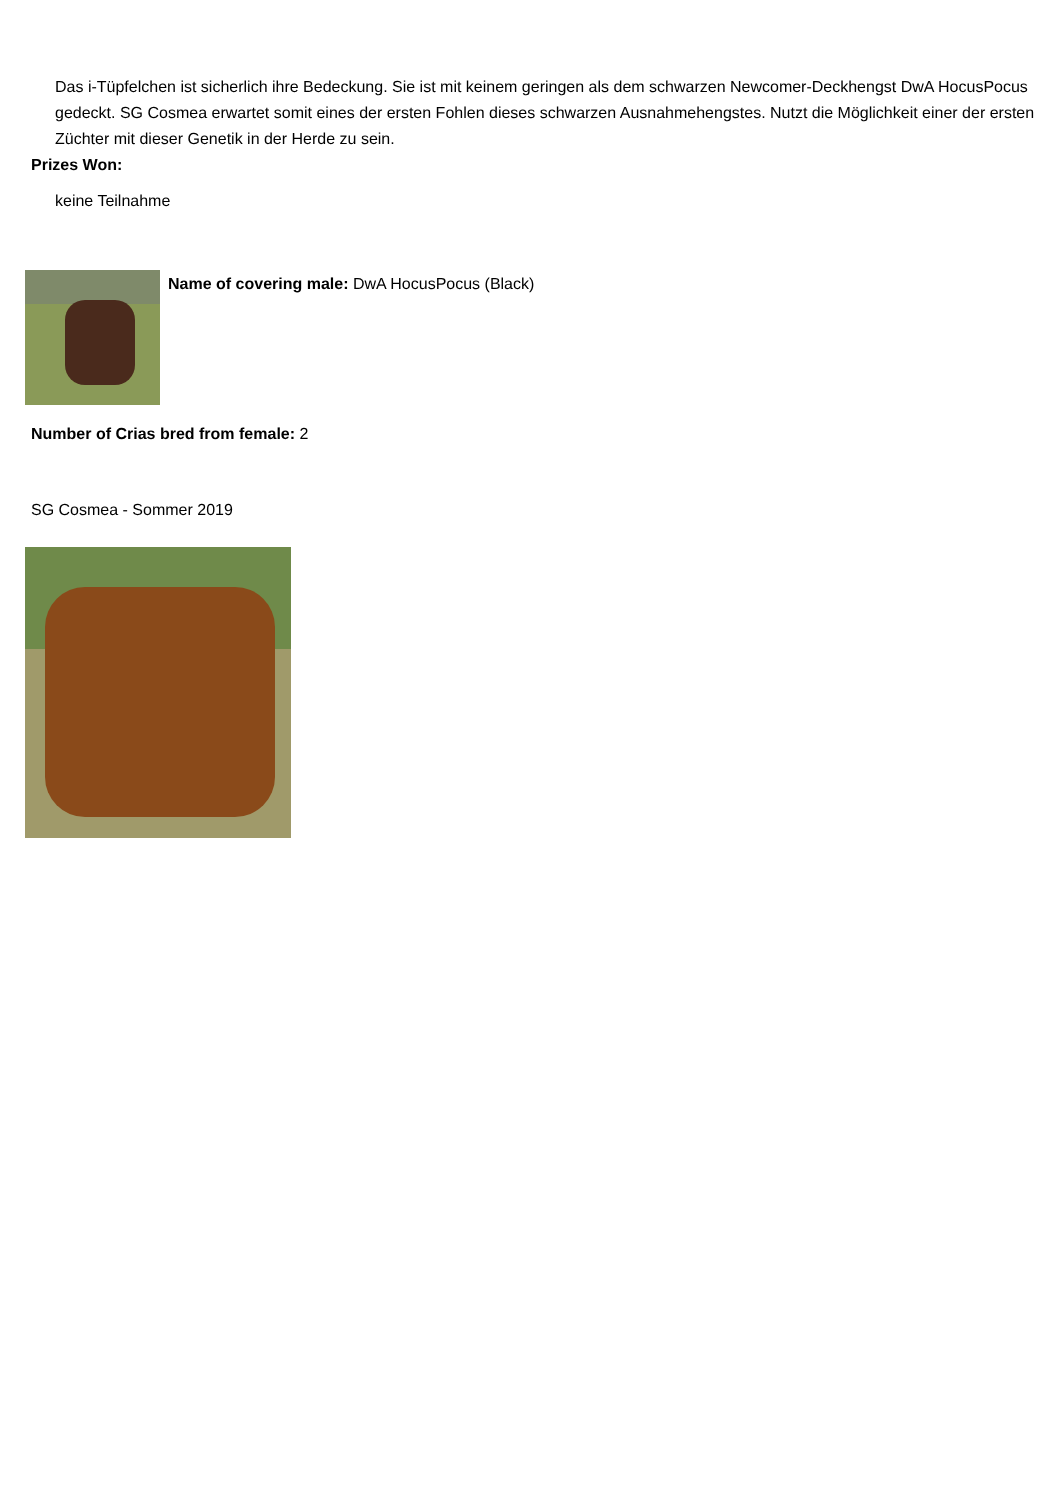Das i-Tüpfelchen ist sicherlich ihre Bedeckung. Sie ist mit keinem geringen als dem schwarzen Newcomer-Deckhengst DwA HocusPocus gedeckt. SG Cosmea erwartet somit eines der ersten Fohlen dieses schwarzen Ausnahmehengstes. Nutzt die Möglichkeit einer der ersten Züchter mit dieser Genetik in der Herde zu sein.
Prizes Won:
keine Teilnahme
Name of covering male: DwA HocusPocus (Black)
Number of Crias bred from female: 2
SG Cosmea - Sommer 2019